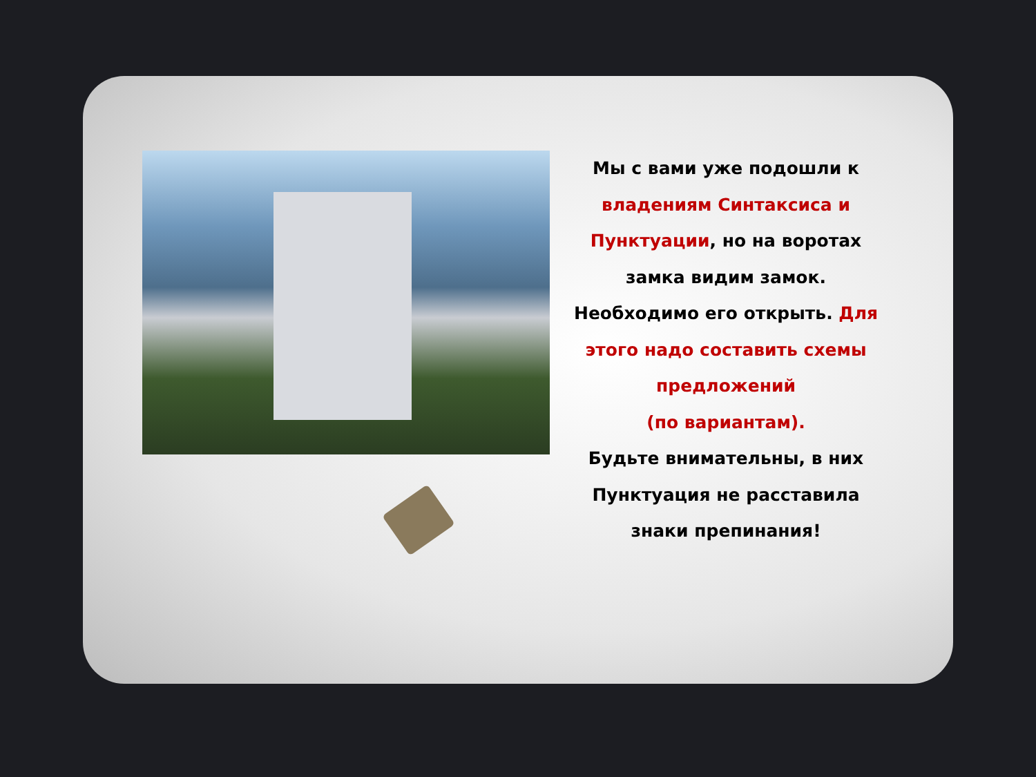Мы с вами уже подошли к владениям Синтаксиса и Пунктуации, но на воротах замка видим замок. Необходимо его открыть. Для этого надо составить схемы предложений
(по вариантам).
Будьте внимательны, в них Пунктуация не расставила знаки препинания!